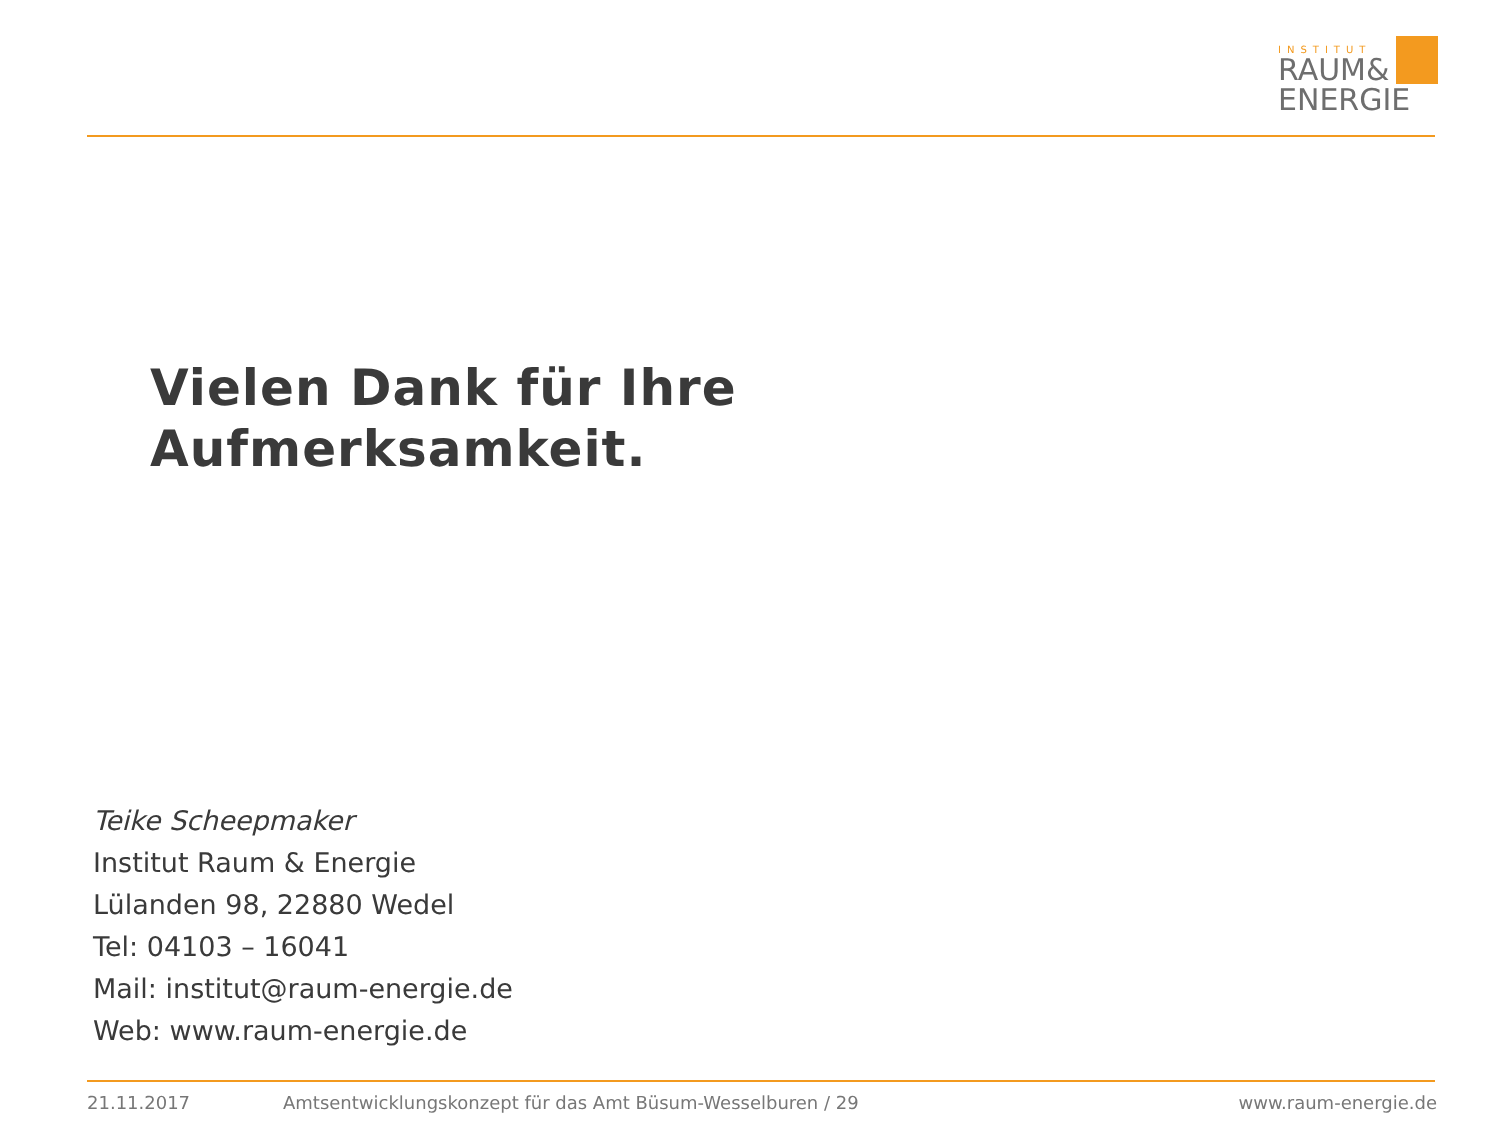INSTITUT
RAUM&
ENERGIE
Vielen Dank für Ihre
Aufmerksamkeit.
Teike Scheepmaker
Institut Raum & Energie
Lülanden 98, 22880 Wedel
Tel: 04103 – 16041
Mail: institut@raum-energie.de
Web: www.raum-energie.de
21.11.2017
Amtsentwicklungskonzept für das Amt Büsum-Wesselburen / 29
www.raum-energie.de